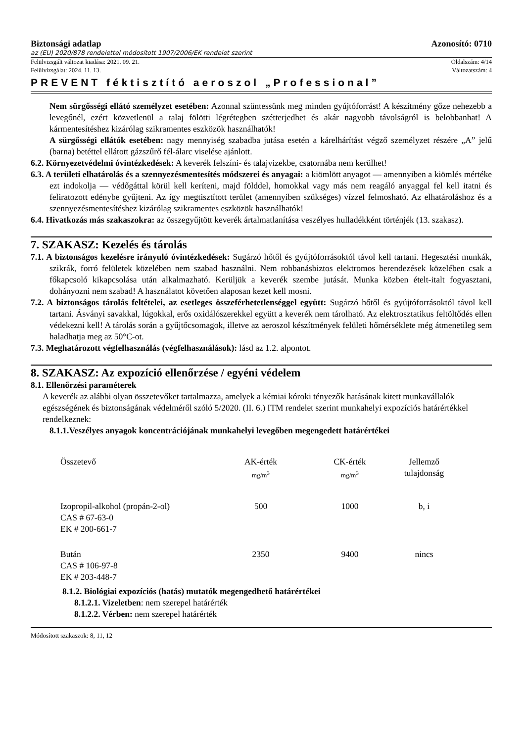Biztonsági adatlap Azonosító: 0710
az (EU) 2020/878 rendelettel módosított 1907/2006/EK rendelet szerint
Felülvizsgált változat kiadása: 2021. 09. 21. Oldalszám: 4/14
Felülvizsgálat: 2024. 11. 13. Változatszám: 4
PREVENT féktisztító aeroszol „Professional”
Nem sürgősségi ellátó személyzet esetében: Azonnal szüntessünk meg minden gyújtóforrást! A készítmény gőze nehezebb a levegőnél, ezért közvetlenül a talaj fölötti légrétegben szétterjedhet és akár nagyobb távolságról is belobbanhat! A kármentesítéshez kizárólag szikramentes eszközök használhatók!
A sürgősségi ellátók esetében: nagy mennyiség szabadba jutása esetén a kárelhárítást végző személyzet részére „A” jelű (barna) betéttel ellátott gázszűrő fél-álarc viselése ajánlott.
6.2. Környezetvédelmi óvintézkedések: A keverék felszíni- és talajvizekbe, csatornába nem kerülhet!
6.3. A területi elhatárolás és a szennyezésmentesítés módszerei és anyagai: a kiömlött anyagot — amennyiben a kiömlés mértéke ezt indokolja — védőgáttal körül kell keríteni, majd földdel, homokkal vagy más nem reagáló anyaggal fel kell itatni és feliratozott edénybe gyűjteni. Az így megtisztított terület (amennyiben szükséges) vízzel felmosható. Az elhatároláshoz és a szennyezésmentesítéshez kizárólag szikramentes eszközök használhatók!
6.4. Hivatkozás más szakaszokra: az összegyűjtött keverék ártalmatlanítása veszélyes hulladékként történjék (13. szakasz).
7. SZAKASZ: Kezelés és tárolás
7.1. A biztonságos kezelésre irányuló óvintézkedések: Sugárzó hőtől és gyújtóforrásoktól távol kell tartani. Hegesztési munkák, szikrák, forró felületek közelében nem szabad használni. Nem robbanásbiztos elektromos berendezések közelében csak a főkapcsoló kikapcsolása után alkalmazható. Kerüljük a keverék szembe jutását. Munka közben ételt-italt fogyasztani, dohányozni nem szabad! A használatot követően alaposan kezet kell mosni.
7.2. A biztonságos tárolás feltételei, az esetleges összeférhetetlenséggel együtt: Sugárzó hőtől és gyújtóforrásoktól távol kell tartani. Ásványi savakkal, lúgokkal, erős oxidálószerekkel együtt a keverék nem tárolható. Az elektrosztatikus feltöltődés ellen védekezni kell! A tárolás során a gyűjtőcsomagok, illetve az aeroszol készítmények felületi hőmérséklete még átmenetileg sem haladhatja meg az 50°C-ot.
7.3. Meghatározott végfelhasználás (végfelhasználások): lásd az 1.2. alpontot.
8. SZAKASZ: Az expozíció ellenőrzése / egyéni védelem
8.1. Ellenőrzési paraméterek
A keverék az alábbi olyan összetevőket tartalmazza, amelyek a kémiai kóroki tényezők hatásának kitett munkavállalók egészségének és biztonságának védelméről szóló 5/2020. (II. 6.) ITM rendelet szerint munkahelyi expozíciós határértékkel rendelkeznek:
8.1.1.Veszélyes anyagok koncentrációjának munkahelyi levegőben megengedett határértékei
| Összetevő | AK-érték mg/m<sup>3</sup> | CK-érték mg/m<sup>3</sup> | Jellemző tulajdonság |
| Izopropil-alkohol (propán-2-ol) CAS # 67-63-0 EK # 200-661-7 | 500 | 1000 | b, i |
| Bután CAS # 106-97-8 EK # 203-448-7 | 2350 | 9400 | nincs |
8.1.2. Biológiai expozíciós (hatás) mutatók megengedhető határértékei
8.1.2.1. Vizeletben: nem szerepel határérték
8.1.2.2. Vérben: nem szerepel határérték
Módosított szakaszok: 8, 11, 12